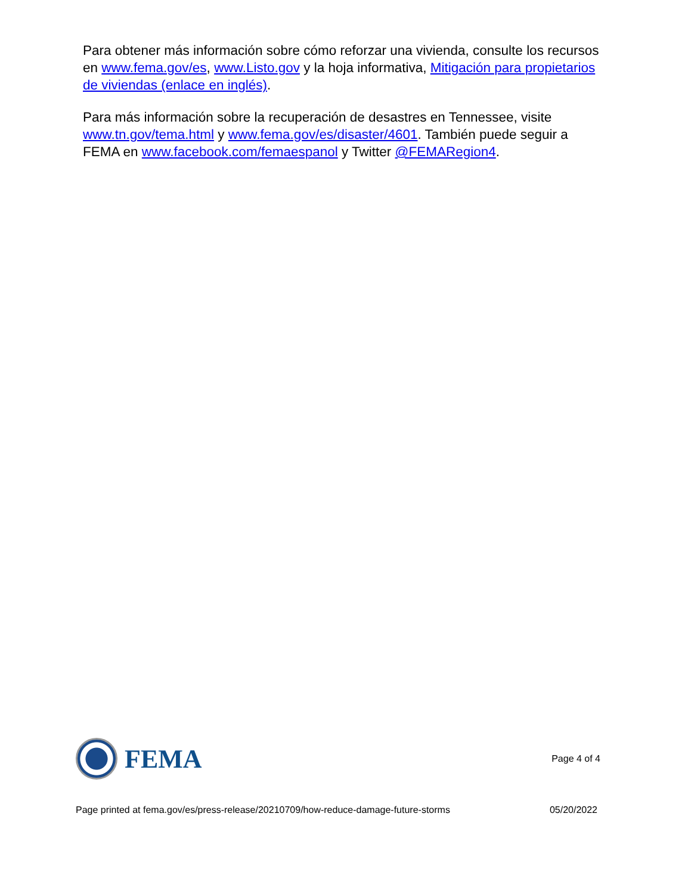Para obtener más información sobre cómo reforzar una vivienda, consulte los recursos en www.fema.gov/es, www.Listo.gov y la hoja informativa, Mitigación para propietarios de viviendas (enlace en inglés).
Para más información sobre la recuperación de desastres en Tennessee, visite www.tn.gov/tema.html y www.fema.gov/es/disaster/4601. También puede seguir a FEMA en www.facebook.com/femaespanol y Twitter @FEMARegion4.
FEMA
Page 4 of 4
Page printed at fema.gov/es/press-release/20210709/how-reduce-damage-future-storms 05/20/2022